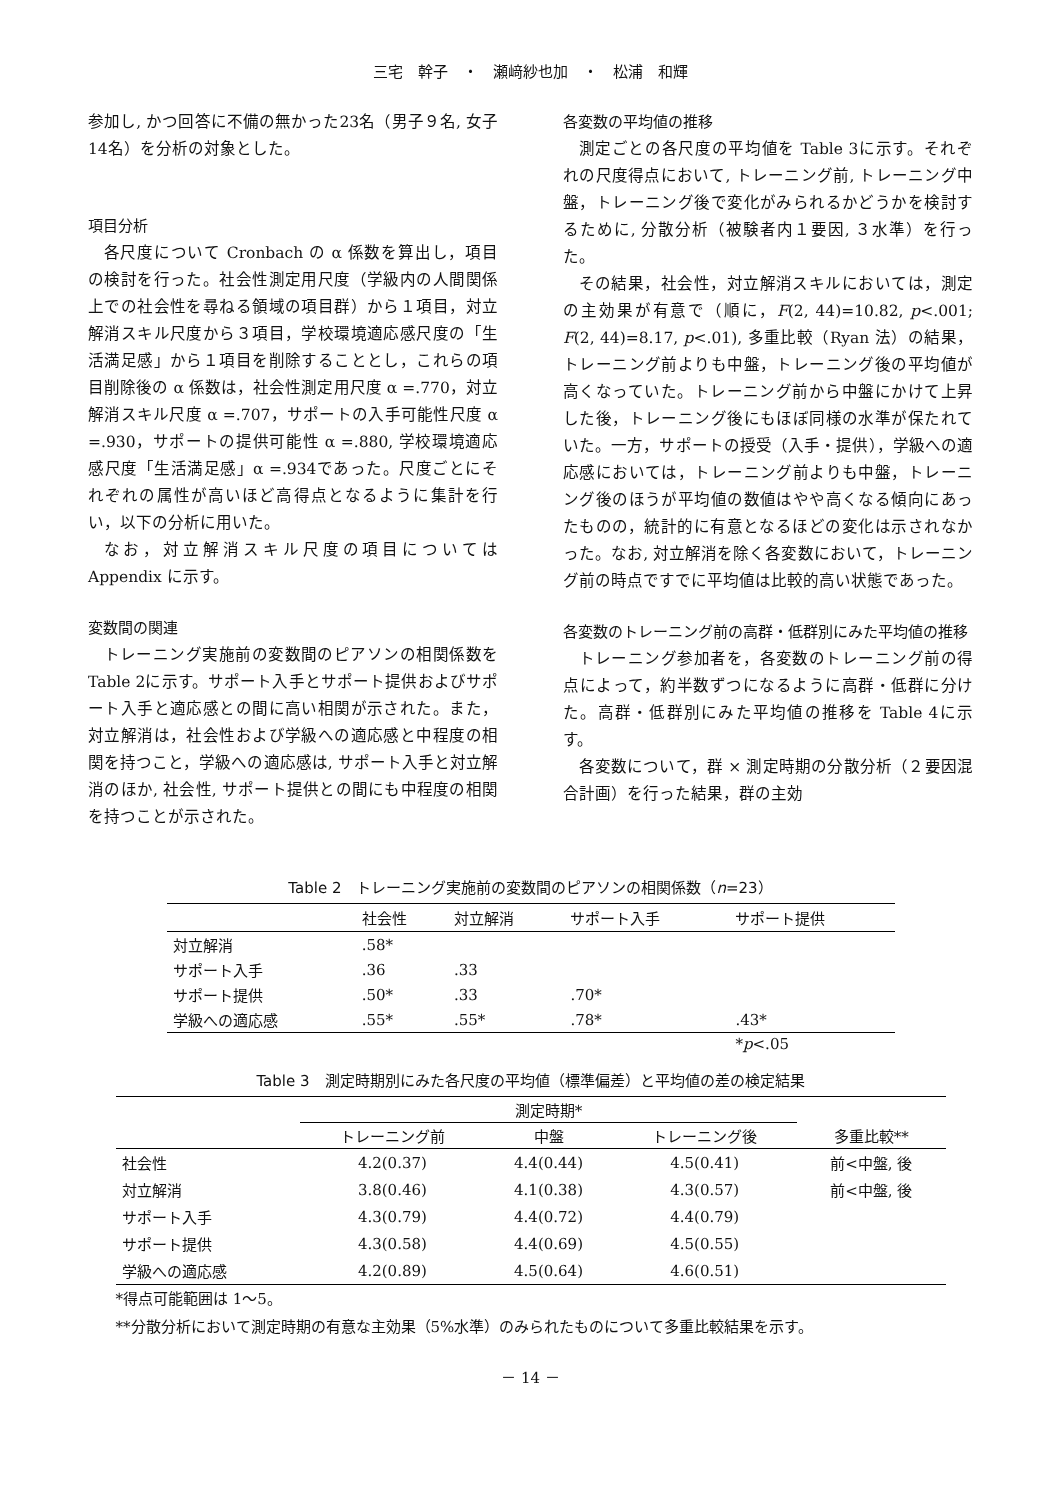三宅　幹子　・　瀬﨑紗也加　・　松浦　和輝
参加し, かつ回答に不備の無かった23名（男子９名, 女子14名）を分析の対象とした。
項目分析
各尺度について Cronbach の α 係数を算出し，項目の検討を行った。社会性測定用尺度（学級内の人間関係上での社会性を尋ねる領域の項目群）から１項目，対立解消スキル尺度から３項目，学校環境適応感尺度の「生活満足感」から１項目を削除することとし，これらの項目削除後の α 係数は，社会性測定用尺度 α =.770，対立解消スキル尺度 α =.707，サポートの入手可能性尺度 α =.930，サポートの提供可能性 α =.880, 学校環境適応感尺度「生活満足感」α =.934であった。尺度ごとにそれぞれの属性が高いほど高得点となるように集計を行い，以下の分析に用いた。
なお，対立解消スキル尺度の項目については Appendix に示す。
変数間の関連
トレーニング実施前の変数間のピアソンの相関係数を Table 2に示す。サポート入手とサポート提供およびサポート入手と適応感との間に高い相関が示された。また，対立解消は，社会性および学級への適応感と中程度の相関を持つこと，学級への適応感は, サポート入手と対立解消のほか, 社会性, サポート提供との間にも中程度の相関を持つことが示された。
各変数の平均値の推移
測定ごとの各尺度の平均値を Table 3に示す。それぞれの尺度得点において, トレーニング前, トレーニング中盤，トレーニング後で変化がみられるかどうかを検討するために, 分散分析（被験者内１要因, ３水準）を行った。
その結果，社会性，対立解消スキルにおいては，測定の主効果が有意で（順に，F(2, 44)=10.82, p<.001; F(2, 44)=8.17, p<.01), 多重比較（Ryan 法）の結果，トレーニング前よりも中盤，トレーニング後の平均値が高くなっていた。トレーニング前から中盤にかけて上昇した後，トレーニング後にもほぼ同様の水準が保たれていた。一方，サポートの授受（入手・提供），学級への適応感においては，トレーニング前よりも中盤，トレーニング後のほうが平均値の数値はやや高くなる傾向にあったものの，統計的に有意となるほどの変化は示されなかった。なお, 対立解消を除く各変数において，トレーニング前の時点ですでに平均値は比較的高い状態であった。
各変数のトレーニング前の高群・低群別にみた平均値の推移
トレーニング参加者を，各変数のトレーニング前の得点によって，約半数ずつになるように高群・低群に分けた。高群・低群別にみた平均値の推移を Table 4に示す。
各変数について，群 × 測定時期の分散分析（２要因混合計画）を行った結果，群の主効
Table 2　トレーニング実施前の変数間のピアソンの相関係数（n=23）
| | 社会性 | 対立解消 | サポート入手 | サポート提供 |
| --- | --- | --- | --- | --- |
| 対立解消 | .58* | | | |
| サポート入手 | .36 | .33 | | |
| サポート提供 | .50* | .33 | .70* | |
| 学級への適応感 | .55* | .55* | .78* | .43* |
| | | | | * p <.05 |
Table 3　測定時期別にみた各尺度の平均値（標準偏差）と平均値の差の検定結果
| | 測定時期* | | | 多重比較** |
| --- | --- | --- | --- | --- |
| | トレーニング前 | 中盤 | トレーニング後 | |
| 社会性 | 4.2(0.37) | 4.4(0.44) | 4.5(0.41) | 前<中盤, 後 |
| 対立解消 | 3.8(0.46) | 4.1(0.38) | 4.3(0.57) | 前<中盤, 後 |
| サポート入手 | 4.3(0.79) | 4.4(0.72) | 4.4(0.79) | |
| サポート提供 | 4.3(0.58) | 4.4(0.69) | 4.5(0.55) | |
| 学級への適応感 | 4.2(0.89) | 4.5(0.64) | 4.6(0.51) | |
*得点可能範囲は 1～5。
**分散分析において測定時期の有意な主効果（5%水準）のみられたものについて多重比較結果を示す。
－ 14 －